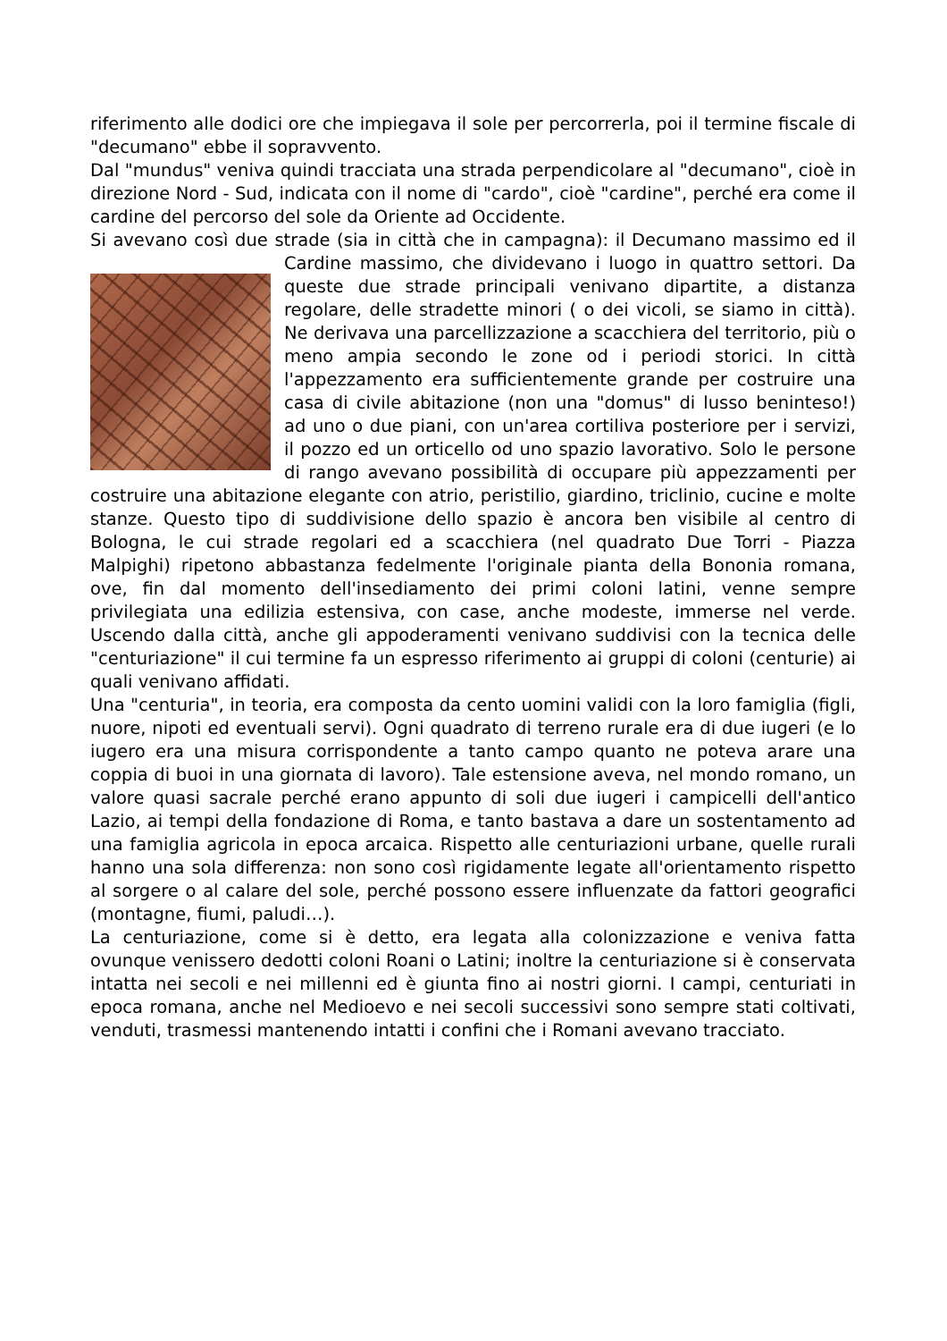riferimento alle dodici ore che impiegava il sole per percorrerla, poi il termine fiscale di "decumano" ebbe il sopravvento.
Dal "mundus" veniva quindi tracciata una strada perpendicolare al "decumano", cioè in direzione Nord - Sud, indicata con il nome di "cardo", cioè "cardine", perché era come il cardine del percorso del sole da Oriente ad Occidente.
Si avevano così due strade (sia in città che in campagna): il Decumano massimo ed il Cardine massimo, che dividevano i luogo in quattro settori. Da queste due strade principali venivano dipartite, a distanza regolare, delle stradette minori ( o dei vicoli, se siamo in città). Ne derivava una parcellizzazione a scacchiera del territorio, più o meno ampia secondo le zone od i periodi storici. In città l'appezzamento era sufficientemente grande per costruire una casa di civile abitazione (non una "domus" di lusso beninteso!) ad uno o due piani, con un'area cortiliva posteriore per i servizi, il pozzo ed un orticello od uno spazio lavorativo. Solo le persone di rango avevano possibilità di occupare più appezzamenti per costruire una abitazione elegante con atrio, peristilio, giardino, triclinio, cucine e molte stanze. Questo tipo di suddivisione dello spazio è ancora ben visibile al centro di Bologna, le cui strade regolari ed a scacchiera (nel quadrato Due Torri - Piazza Malpighi) ripetono abbastanza fedelmente l'originale pianta della Bononia romana, ove, fin dal momento dell'insediamento dei primi coloni latini, venne sempre privilegiata una edilizia estensiva, con case, anche modeste, immerse nel verde. Uscendo dalla città, anche gli appoderamenti venivano suddivisi con la tecnica delle "centuriazione" il cui termine fa un espresso riferimento ai gruppi di coloni (centurie) ai quali venivano affidati.
Una "centuria", in teoria, era composta da cento uomini validi con la loro famiglia (figli, nuore, nipoti ed eventuali servi). Ogni quadrato di terreno rurale era di due iugeri (e lo iugero era una misura corrispondente a tanto campo quanto ne poteva arare una coppia di buoi in una giornata di lavoro). Tale estensione aveva, nel mondo romano, un valore quasi sacrale perché erano appunto di soli due iugeri i campicelli dell'antico Lazio, ai tempi della fondazione di Roma, e tanto bastava a dare un sostentamento ad una famiglia agricola in epoca arcaica. Rispetto alle centuriazioni urbane, quelle rurali hanno una sola differenza: non sono così rigidamente legate all'orientamento rispetto al sorgere o al calare del sole, perché possono essere influenzate da fattori geografici (montagne, fiumi, paludi…).
La centuriazione, come si è detto, era legata alla colonizzazione e veniva fatta ovunque venissero dedotti coloni Roani o Latini; inoltre la centuriazione si è conservata intatta nei secoli e nei millenni ed è giunta fino ai nostri giorni. I campi, centuriati in epoca romana, anche nel Medioevo e nei secoli successivi sono sempre stati coltivati, venduti, trasmessi mantenendo intatti i confini che i Romani avevano tracciato.